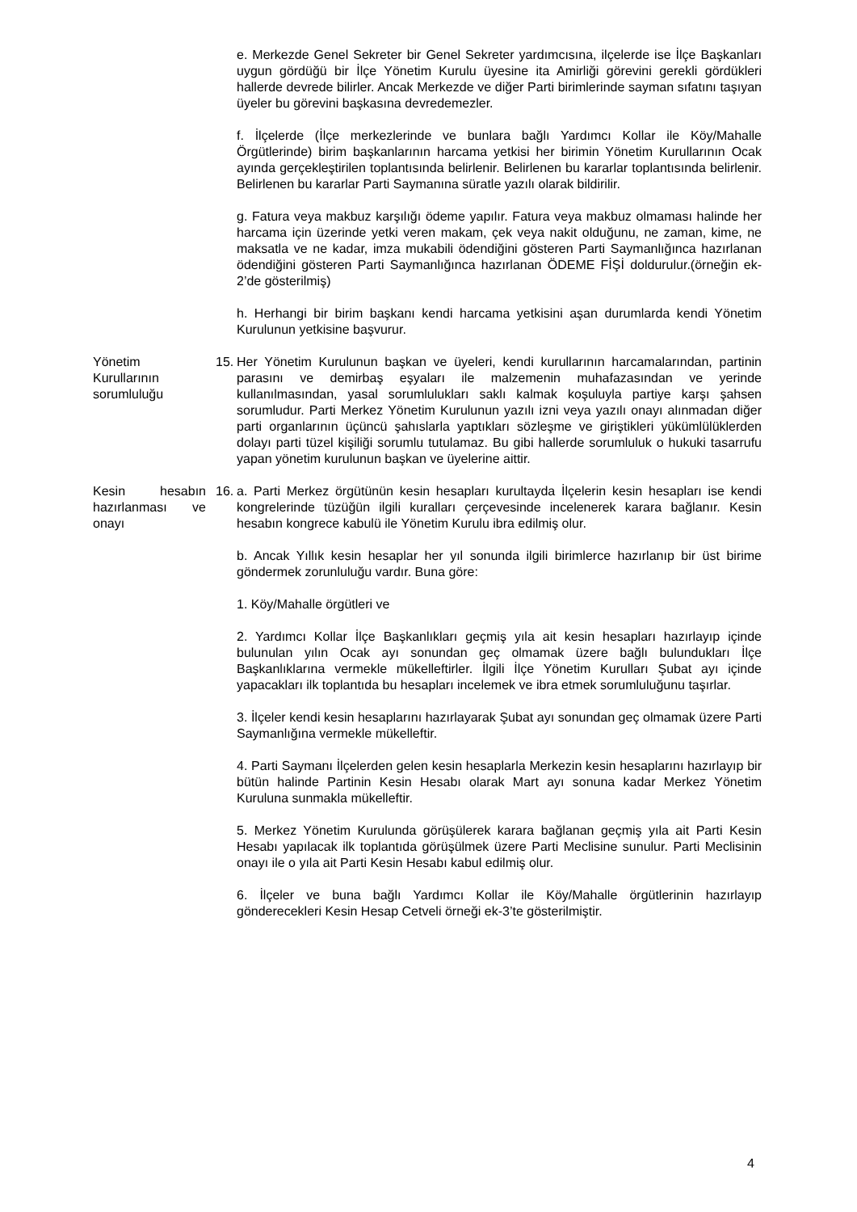e. Merkezde Genel Sekreter bir Genel Sekreter yardımcısına, ilçelerde ise İlçe Başkanları uygun gördüğü bir İlçe Yönetim Kurulu üyesine ita Amirliği görevini gerekli gördükleri hallerde devrede bilirler. Ancak Merkezde ve diğer Parti birimlerinde sayman sıfatını taşıyan üyeler bu görevini başkasına devredemezler.
f. İlçelerde (İlçe merkezlerinde ve bunlara bağlı Yardımcı Kollar ile Köy/Mahalle Örgütlerinde) birim başkanlarının harcama yetkisi her birimin Yönetim Kurullarının Ocak ayında gerçekleştirilen toplantısında belirlenir. Belirlenen bu kararlar toplantısında belirlenir. Belirlenen bu kararlar Parti Saymanına süratle yazılı olarak bildirilir.
g. Fatura veya makbuz karşılığı ödeme yapılır. Fatura veya makbuz olmaması halinde her harcama için üzerinde yetki veren makam, çek veya nakit olduğunu, ne zaman, kime, ne maksatla ve ne kadar, imza mukabili ödendiğini gösteren Parti Saymanlığınca hazırlanan ödendiğini gösteren Parti Saymanlığınca hazırlanan ÖDEME FİŞİ doldurulur.(örneğin ek-2’de gösterilmiş)
h. Herhangi bir birim başkanı kendi harcama yetkisini aşan durumlarda kendi Yönetim Kurulunun yetkisine başvurur.
Yönetim Kurullarının sorumluluğu
15.
Her Yönetim Kurulunun başkan ve üyeleri, kendi kurullarının harcamalarından, partinin parasını ve demirbaş eşyaları ile malzemenin muhafazasından ve yerinde kullanılmasından, yasal sorumlulukları saklı kalmak koşuluyla partiye karşı şahsen sorumludur. Parti Merkez Yönetim Kurulunun yazılı izni veya yazılı onayı alınmadan diğer parti organlarının üçüncü şahıslarla yaptıkları sözleşme ve giriştikleri yükümlülüklerden dolayı parti tüzel kişiliği sorumlu tutulamaz. Bu gibi hallerde sorumluluk o hukuki tasarrufu yapan yönetim kurulunun başkan ve üyelerine aittir.
Kesin hesabın hazırlanması ve onayı
16.
a. Parti Merkez örgütünün kesin hesapları kurultayda İlçelerin kesin hesapları ise kendi kongrelerinde tüzüğün ilgili kuralları çerçevesinde incelenerek karara bağlanır. Kesin hesabın kongrece kabulü ile Yönetim Kurulu ibra edilmiş olur.
b. Ancak Yıllık kesin hesaplar her yıl sonunda ilgili birimlerce hazırlanıp bir üst birime göndermek zorunluluğu vardır. Buna göre:
1. Köy/Mahalle örgütleri ve
2. Yardımcı Kollar İlçe Başkanlıkları geçmiş yıla ait kesin hesapları hazırlayıp içinde bulunulan yılın Ocak ayı sonundan geç olmamak üzere bağlı bulundukları İlçe Başkanlıklarına vermekle mükelleftirler. İlgili İlçe Yönetim Kurulları Şubat ayı içinde yapacakları ilk toplantıda bu hesapları incelemek ve ibra etmek sorumluluğunu taşırlar.
3. İlçeler kendi kesin hesaplarını hazırlayarak Şubat ayı sonundan geç olmamak üzere Parti Saymanlığına vermekle mükelleftir.
4. Parti Saymanı İlçelerden gelen kesin hesaplarla Merkezin kesin hesaplarını hazırlayıp bir bütün halinde Partinin Kesin Hesabı olarak Mart ayı sonuna kadar Merkez Yönetim Kuruluna sunmakla mükelleftir.
5. Merkez Yönetim Kurulunda görüşülerek karara bağlanan geçmiş yıla ait Parti Kesin Hesabı yapılacak ilk toplantıda görüşülmek üzere Parti Meclisine sunulur. Parti Meclisinin onayı ile o yıla ait Parti Kesin Hesabı kabul edilmiş olur.
6. İlçeler ve buna bağlı Yardımcı Kollar ile Köy/Mahalle örgütlerinin hazırlayıp gönderecekleri Kesin Hesap Cetveli örneği ek-3’te gösterilmiştir.
4